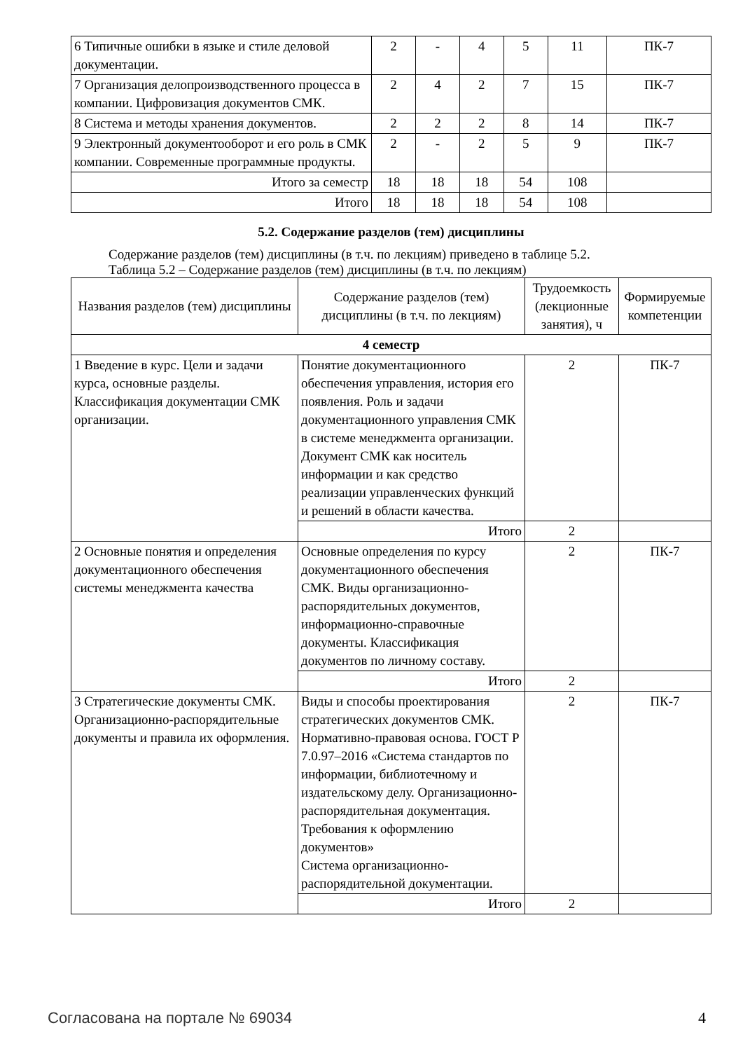| 6 Типичные ошибки в языке и стиле деловой документации. | 2 | - | 4 | 5 | 11 | ПК-7 |
| 7 Организация делопроизводственного процесса в компании. Цифровизация документов СМК. | 2 | 4 | 2 | 7 | 15 | ПК-7 |
| 8 Система и методы хранения документов. | 2 | 2 | 2 | 8 | 14 | ПК-7 |
| 9 Электронный документооборот и его роль в СМК компании. Современные программные продукты. | 2 | - | 2 | 5 | 9 | ПК-7 |
| Итого за семестр | 18 | 18 | 18 | 54 | 108 | |
| Итого | 18 | 18 | 18 | 54 | 108 | |
5.2. Содержание разделов (тем) дисциплины
Содержание разделов (тем) дисциплины (в т.ч. по лекциям) приведено в таблице 5.2.
Таблица 5.2 – Содержание разделов (тем) дисциплины (в т.ч. по лекциям)
| Названия разделов (тем) дисциплины | Содержание разделов (тем) дисциплины (в т.ч. по лекциям) | Трудоемкость (лекционные занятия), ч | Формируемые компетенции |
| --- | --- | --- | --- |
| 4 семестр | | | |
| 1 Введение в курс. Цели и задачи курса, основные разделы. Классификация документации СМК организации. | Понятие документационного обеспечения управления, история его появления. Роль и задачи документационного управления СМК в системе менеджмента организации. Документ СМК как носитель информации и как средство реализации управленческих функций и решений в области качества. | 2 | ПК-7 |
| | Итого | 2 | |
| 2 Основные понятия и определения документационного обеспечения системы менеджмента качества | Основные определения по курсу документационного обеспечения СМК. Виды организационно-распорядительных документов, информационно-справочные документы. Классификация документов по личному составу. | 2 | ПК-7 |
| | Итого | 2 | |
| 3 Стратегические документы СМК. Организационно-распорядительные документы и правила их оформления. | Виды и способы проектирования стратегических документов СМК. Нормативно-правовая основа. ГОСТ Р 7.0.97–2016 «Система стандартов по информации, библиотечному и издательскому делу. Организационно-распорядительная документация. Требования к оформлению документов» Система организационно-распорядительной документации. | 2 | ПК-7 |
| | Итого | 2 | |
Согласована на портале № 69034 4